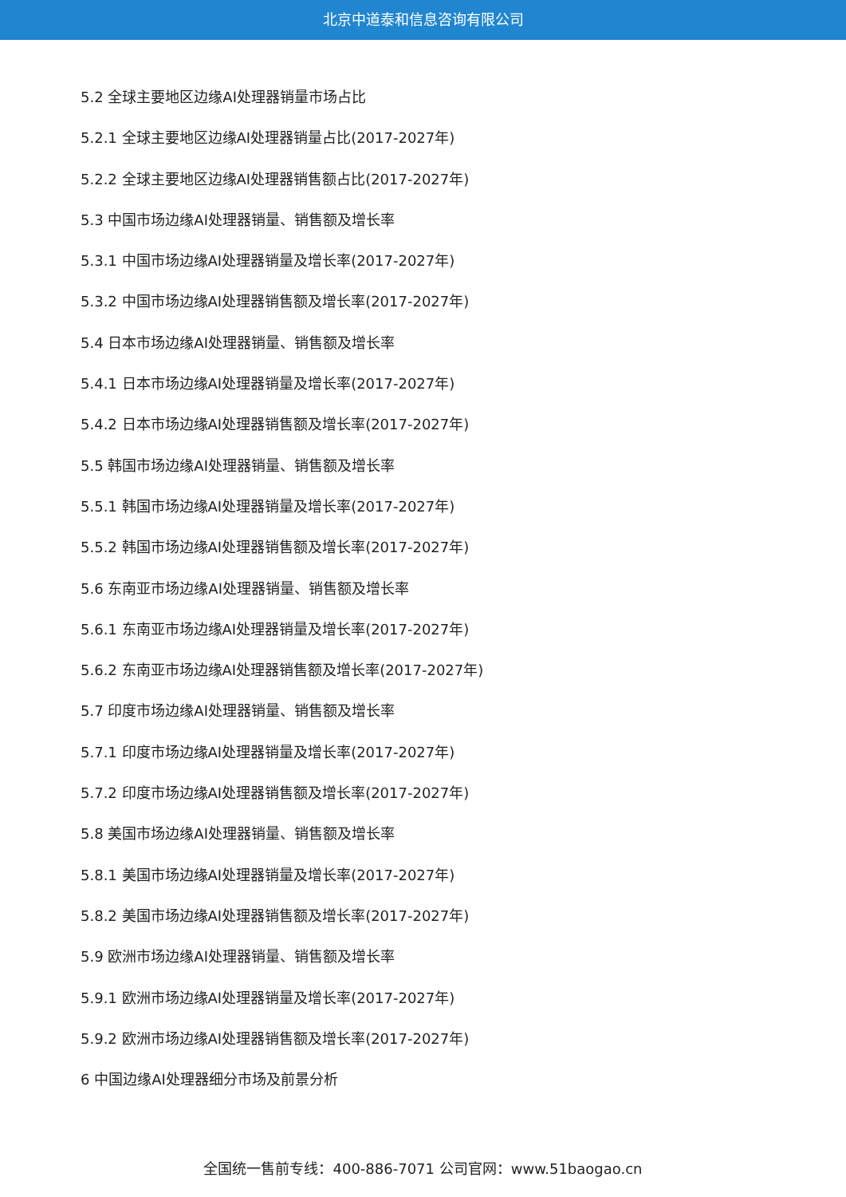北京中道泰和信息咨询有限公司
5.2 全球主要地区边缘AI处理器销量市场占比
5.2.1 全球主要地区边缘AI处理器销量占比(2017-2027年)
5.2.2 全球主要地区边缘AI处理器销售额占比(2017-2027年)
5.3 中国市场边缘AI处理器销量、销售额及增长率
5.3.1 中国市场边缘AI处理器销量及增长率(2017-2027年)
5.3.2 中国市场边缘AI处理器销售额及增长率(2017-2027年)
5.4 日本市场边缘AI处理器销量、销售额及增长率
5.4.1 日本市场边缘AI处理器销量及增长率(2017-2027年)
5.4.2 日本市场边缘AI处理器销售额及增长率(2017-2027年)
5.5 韩国市场边缘AI处理器销量、销售额及增长率
5.5.1 韩国市场边缘AI处理器销量及增长率(2017-2027年)
5.5.2 韩国市场边缘AI处理器销售额及增长率(2017-2027年)
5.6 东南亚市场边缘AI处理器销量、销售额及增长率
5.6.1 东南亚市场边缘AI处理器销量及增长率(2017-2027年)
5.6.2 东南亚市场边缘AI处理器销售额及增长率(2017-2027年)
5.7 印度市场边缘AI处理器销量、销售额及增长率
5.7.1 印度市场边缘AI处理器销量及增长率(2017-2027年)
5.7.2 印度市场边缘AI处理器销售额及增长率(2017-2027年)
5.8 美国市场边缘AI处理器销量、销售额及增长率
5.8.1 美国市场边缘AI处理器销量及增长率(2017-2027年)
5.8.2 美国市场边缘AI处理器销售额及增长率(2017-2027年)
5.9 欧洲市场边缘AI处理器销量、销售额及增长率
5.9.1 欧洲市场边缘AI处理器销量及增长率(2017-2027年)
5.9.2 欧洲市场边缘AI处理器销售额及增长率(2017-2027年)
6 中国边缘AI处理器细分市场及前景分析
全国统一售前专线：400-886-7071 公司官网：www.51baogao.cn